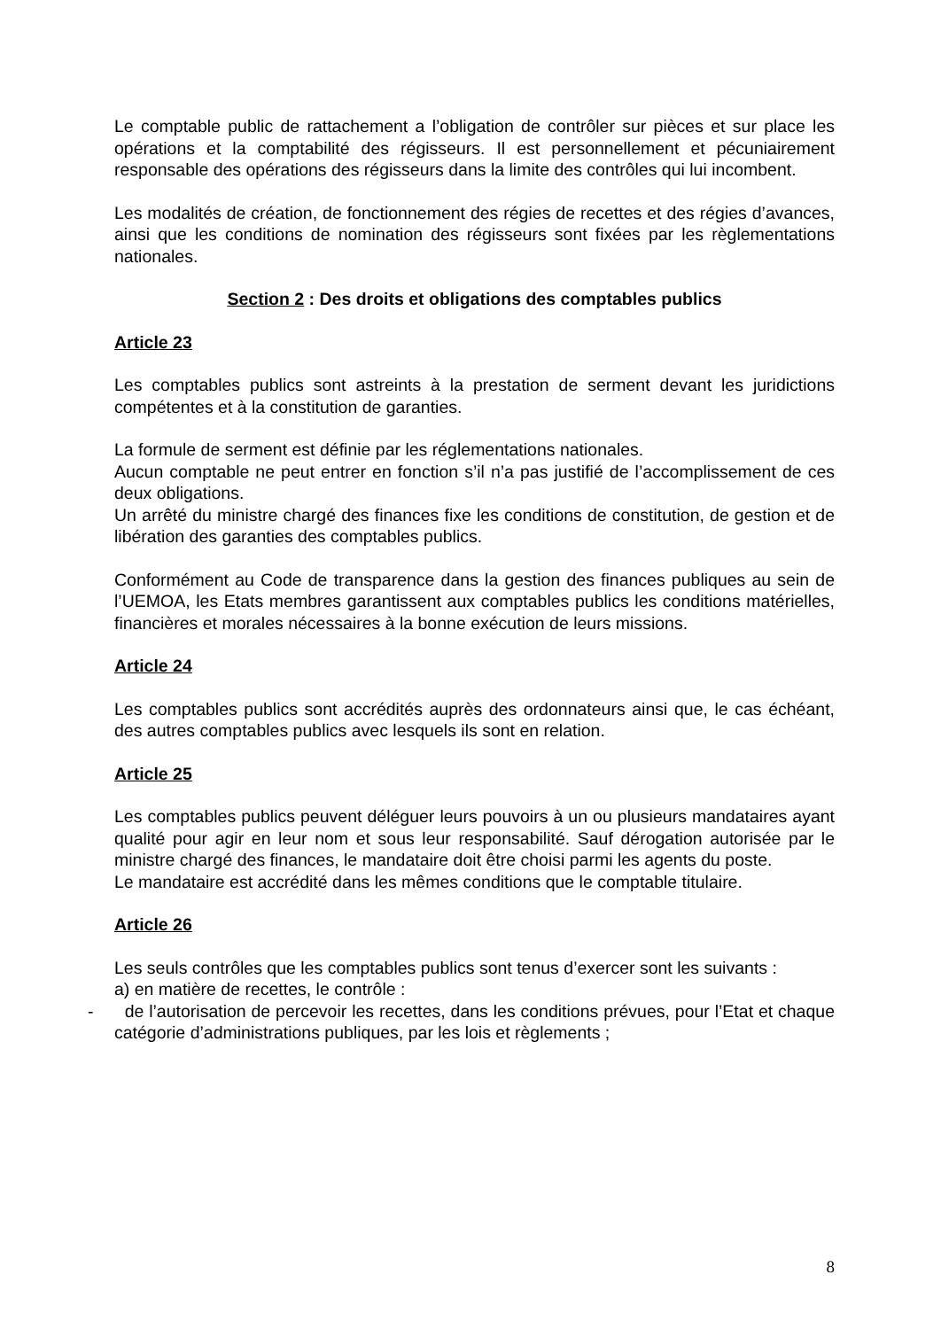Le comptable public de rattachement a l’obligation de contrôler sur pièces et sur place les opérations et la comptabilité des régisseurs. Il est personnellement et pécuniairement responsable des opérations des régisseurs dans la limite des contrôles qui lui incombent.
Les modalités de création, de fonctionnement des régies de recettes et des régies d’avances, ainsi que les conditions de nomination des régisseurs sont fixées par les règlementations nationales.
Section 2 : Des droits et obligations des comptables publics
Article 23
Les comptables publics sont astreints à la prestation de serment devant les juridictions compétentes et à la constitution de garanties.
La formule de serment est définie par les réglementations nationales.
Aucun comptable ne peut entrer en fonction s’il n’a pas justifié de l’accomplissement de ces deux obligations.
Un arrêté du ministre chargé des finances fixe les conditions de constitution, de gestion et de libération des garanties des comptables publics.
Conformément au Code de transparence dans la gestion des finances publiques au sein de l’UEMOA, les Etats membres garantissent aux comptables publics les conditions matérielles, financières et morales nécessaires à la bonne exécution de leurs missions.
Article 24
Les comptables publics sont accrédités auprès des ordonnateurs ainsi que, le cas échéant, des autres comptables publics avec lesquels ils sont en relation.
Article 25
Les comptables publics peuvent déléguer leurs pouvoirs à un ou plusieurs mandataires ayant qualité pour agir en leur nom et sous leur responsabilité. Sauf dérogation autorisée par le ministre chargé des finances, le mandataire doit être choisi parmi les agents du poste.
Le mandataire est accrédité dans les mêmes conditions que le comptable titulaire.
Article 26
Les seuls contrôles que les comptables publics sont tenus d’exercer sont les suivants :
a) en matière de recettes, le contrôle :
- de l’autorisation de percevoir les recettes, dans les conditions prévues, pour l’Etat et chaque catégorie d’administrations publiques, par les lois et règlements ;
8